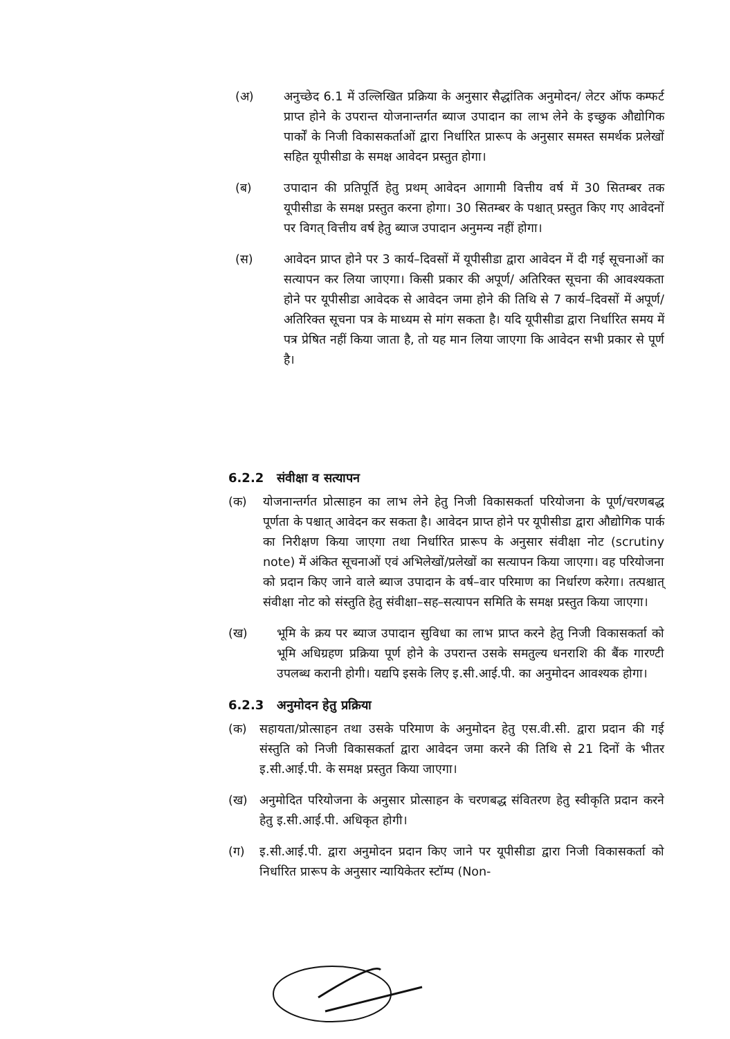(अ) अनुच्छेद 6.1 में उल्लिखित प्रक्रिया के अनुसार सैद्धांतिक अनुमोदन/ लेटर ऑफ कम्फर्ट प्राप्त होने के उपरान्त योजनान्तर्गत ब्याज उपादान का लाभ लेने के इच्छुक औद्योगिक पार्कों के निजी विकासकर्ताओं द्वारा निर्धारित प्रारूप के अनुसार समस्त समर्थक प्रलेखों सहित यूपीसीडा के समक्ष आवेदन प्रस्तुत होगा।
(ब) उपादान की प्रतिपूर्ति हेतु प्रथम् आवेदन आगामी वित्तीय वर्ष में 30 सितम्बर तक यूपीसीडा के समक्ष प्रस्तुत करना होगा। 30 सितम्बर के पश्चात् प्रस्तुत किए गए आवेदनों पर विगत् वित्तीय वर्ष हेतु ब्याज उपादान अनुमन्य नहीं होगा।
(स) आवेदन प्राप्त होने पर 3 कार्य–दिवसों में यूपीसीडा द्वारा आवेदन में दी गई सूचनाओं का सत्यापन कर लिया जाएगा। किसी प्रकार की अपूर्ण/ अतिरिक्त सूचना की आवश्यकता होने पर यूपीसीडा आवेदक से आवेदन जमा होने की तिथि से 7 कार्य–दिवसों में अपूर्ण/ अतिरिक्त सूचना पत्र के माध्यम से मांग सकता है। यदि यूपीसीडा द्वारा निर्धारित समय में पत्र प्रेषित नहीं किया जाता है, तो यह मान लिया जाएगा कि आवेदन सभी प्रकार से पूर्ण है।
6.2.2 संवीक्षा व सत्यापन
(क) योजनान्तर्गत प्रोत्साहन का लाभ लेने हेतु निजी विकासकर्ता परियोजना के पूर्ण/चरणबद्ध पूर्णता के पश्चात् आवेदन कर सकता है। आवेदन प्राप्त होने पर यूपीसीडा द्वारा औद्योगिक पार्क का निरीक्षण किया जाएगा तथा निर्धारित प्रारूप के अनुसार संवीक्षा नोट (scrutiny note) में अंकित सूचनाओं एवं अभिलेखों/प्रलेखों का सत्यापन किया जाएगा। वह परियोजना को प्रदान किए जाने वाले ब्याज उपादान के वर्ष–वार परिमाण का निर्धारण करेगा। तत्पश्चात् संवीक्षा नोट को संस्तुति हेतु संवीक्षा–सह–सत्यापन समिति के समक्ष प्रस्तुत किया जाएगा।
(ख) भूमि के क्रय पर ब्याज उपादान सुविधा का लाभ प्राप्त करने हेतु निजी विकासकर्ता को भूमि अधिग्रहण प्रक्रिया पूर्ण होने के उपरान्त उसके समतुल्य धनराशि की बैंक गारण्टी उपलब्ध करानी होगी। यद्यपि इसके लिए इ.सी.आई.पी. का अनुमोदन आवश्यक होगा।
6.2.3 अनुमोदन हेतु प्रक्रिया
(क) सहायता/प्रोत्साहन तथा उसके परिमाण के अनुमोदन हेतु एस.वी.सी. द्वारा प्रदान की गई संस्तुति को निजी विकासकर्ता द्वारा आवेदन जमा करने की तिथि से 21 दिनों के भीतर इ.सी.आई.पी. के समक्ष प्रस्तुत किया जाएगा।
(ख) अनुमोदित परियोजना के अनुसार प्रोत्साहन के चरणबद्ध संवितरण हेतु स्वीकृति प्रदान करने हेतु इ.सी.आई.पी. अधिकृत होगी।
(ग) इ.सी.आई.पी. द्वारा अनुमोदन प्रदान किए जाने पर यूपीसीडा द्वारा निजी विकासकर्ता को निर्धारित प्रारूप के अनुसार न्यायिकेतर स्टॉम्प (Non-